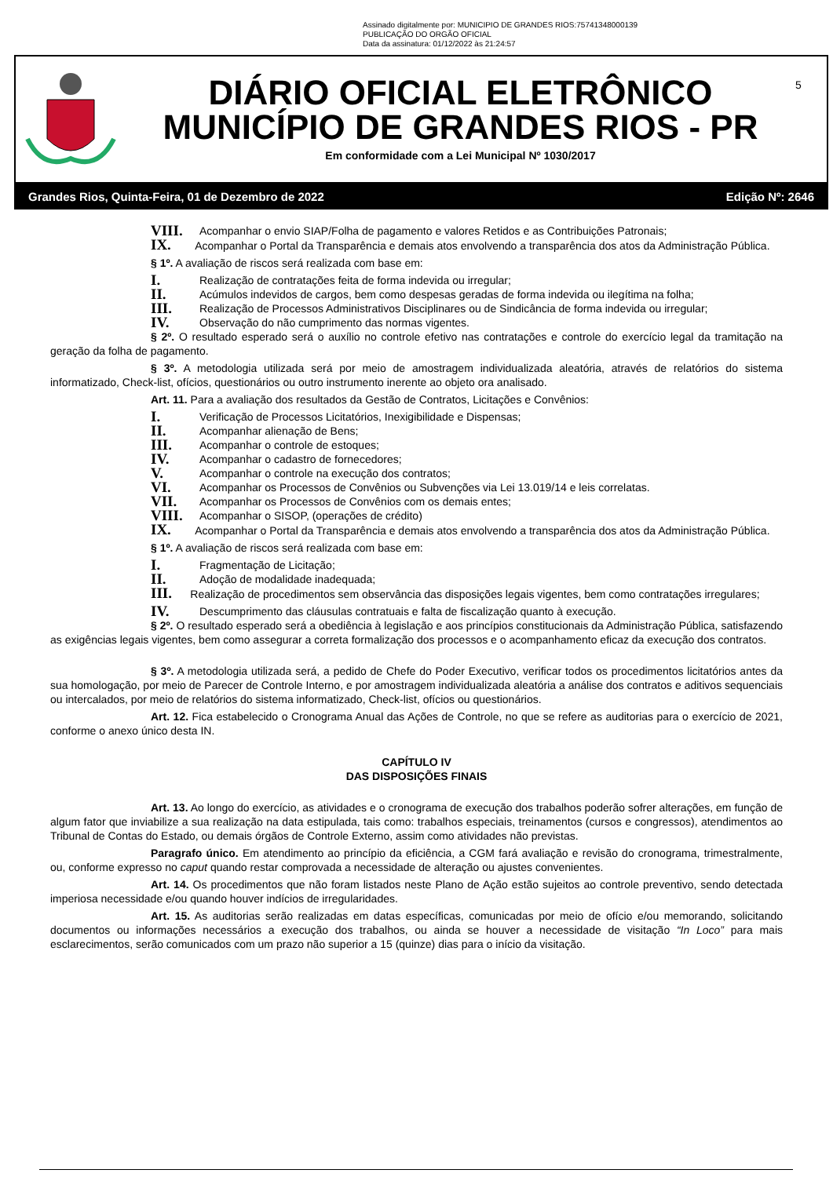Assinado digitalmente por: MUNICIPIO DE GRANDES RIOS:75741348000139
PUBLICAÇÃO DO ORGÃO OFICIAL
Data da assinatura: 01/12/2022 às 21:24:57
DIÁRIO OFICIAL ELETRÔNICO
MUNICÍPIO DE GRANDES RIOS - PR
Em conformidade com a Lei Municipal Nº 1030/2017
5
Grandes Rios, Quinta-Feira, 01 de Dezembro de 2022 Edição Nº: 2646
VIII. Acompanhar o envio SIAP/Folha de pagamento e valores Retidos e as Contribuições Patronais;
IX. Acompanhar o Portal da Transparência e demais atos envolvendo a transparência dos atos da Administração Pública.
§ 1º. A avaliação de riscos será realizada com base em:
I. Realização de contratações feita de forma indevida ou irregular;
II. Acúmulos indevidos de cargos, bem como despesas geradas de forma indevida ou ilegítima na folha;
III. Realização de Processos Administrativos Disciplinares ou de Sindicância de forma indevida ou irregular;
IV. Observação do não cumprimento das normas vigentes.
§ 2º. O resultado esperado será o auxílio no controle efetivo nas contratações e controle do exercício legal da tramitação na geração da folha de pagamento.
§ 3º. A metodologia utilizada será por meio de amostragem individualizada aleatória, através de relatórios do sistema informatizado, Check-list, ofícios, questionários ou outro instrumento inerente ao objeto ora analisado.
Art. 11. Para a avaliação dos resultados da Gestão de Contratos, Licitações e Convênios:
I. Verificação de Processos Licitatórios, Inexigibilidade e Dispensas;
II. Acompanhar alienação de Bens;
III. Acompanhar o controle de estoques;
IV. Acompanhar o cadastro de fornecedores;
V. Acompanhar o controle na execução dos contratos;
VI. Acompanhar os Processos de Convênios ou Subvenções via Lei 13.019/14 e leis correlatas.
VII. Acompanhar os Processos de Convênios com os demais entes;
VIII. Acompanhar o SISOP, (operações de crédito)
IX. Acompanhar o Portal da Transparência e demais atos envolvendo a transparência dos atos da Administração Pública.
§ 1º. A avaliação de riscos será realizada com base em:
I. Fragmentação de Licitação;
II. Adoção de modalidade inadequada;
III. Realização de procedimentos sem observância das disposições legais vigentes, bem como contratações irregulares;
IV. Descumprimento das cláusulas contratuais e falta de fiscalização quanto à execução.
§ 2º. O resultado esperado será a obediência à legislação e aos princípios constitucionais da Administração Pública, satisfazendo as exigências legais vigentes, bem como assegurar a correta formalização dos processos e o acompanhamento eficaz da execução dos contratos.
§ 3º. A metodologia utilizada será, a pedido de Chefe do Poder Executivo, verificar todos os procedimentos licitatórios antes da sua homologação, por meio de Parecer de Controle Interno, e por amostragem individualizada aleatória a análise dos contratos e aditivos sequenciais ou intercalados, por meio de relatórios do sistema informatizado, Check-list, ofícios ou questionários.
Art. 12. Fica estabelecido o Cronograma Anual das Ações de Controle, no que se refere as auditorias para o exercício de 2021, conforme o anexo único desta IN.
CAPÍTULO IV
DAS DISPOSIÇÕES FINAIS
Art. 13. Ao longo do exercício, as atividades e o cronograma de execução dos trabalhos poderão sofrer alterações, em função de algum fator que inviabilize a sua realização na data estipulada, tais como: trabalhos especiais, treinamentos (cursos e congressos), atendimentos ao Tribunal de Contas do Estado, ou demais órgãos de Controle Externo, assim como atividades não previstas.
Paragrafo único. Em atendimento ao princípio da eficiência, a CGM fará avaliação e revisão do cronograma, trimestralmente, ou, conforme expresso no caput quando restar comprovada a necessidade de alteração ou ajustes convenientes.
Art. 14. Os procedimentos que não foram listados neste Plano de Ação estão sujeitos ao controle preventivo, sendo detectada imperiosa necessidade e/ou quando houver indícios de irregularidades.
Art. 15. As auditorias serão realizadas em datas específicas, comunicadas por meio de ofício e/ou memorando, solicitando documentos ou informações necessários a execução dos trabalhos, ou ainda se houver a necessidade de visitação “In Loco” para mais esclarecimentos, serão comunicados com um prazo não superior a 15 (quinze) dias para o início da visitação.